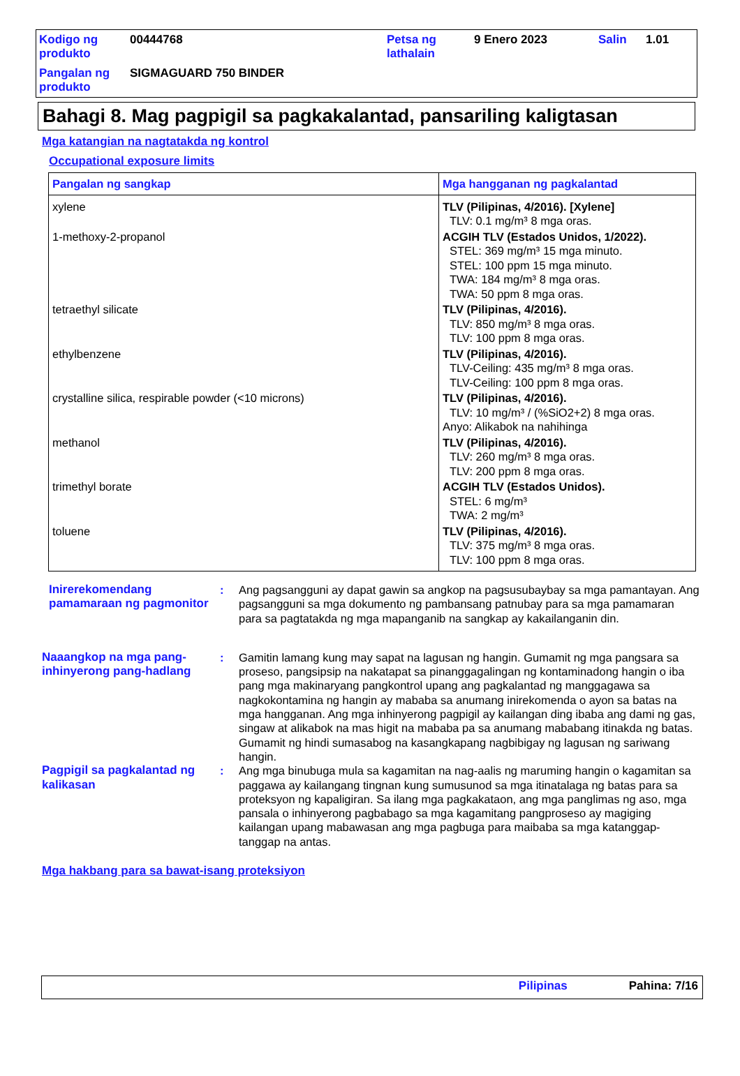| Kodigo ng produkto | 00444768 | Petsa ng lathalain | 9 Enero 2023 | Salin | 1.01 |
| Pangalan ng produkto | SIGMAGUARD 750 BINDER | | | | |
Bahagi 8. Mag pagpigil sa pagkakalantad, pansariling kaligtasan
Mga katangian na nagtatakda ng kontrol
Occupational exposure limits
| Pangalan ng sangkap | Mga hangganan ng pagkalantad |
| --- | --- |
| xylene | TLV (Pilipinas, 4/2016). [Xylene] TLV: 0.1 mg/m³ 8 mga oras. |
| 1-methoxy-2-propanol | ACGIH TLV (Estados Unidos, 1/2022). STEL: 369 mg/m³ 15 mga minuto. STEL: 100 ppm 15 mga minuto. TWA: 184 mg/m³ 8 mga oras. TWA: 50 ppm 8 mga oras. |
| tetraethyl silicate | TLV (Pilipinas, 4/2016). TLV: 850 mg/m³ 8 mga oras. TLV: 100 ppm 8 mga oras. |
| ethylbenzene | TLV (Pilipinas, 4/2016). TLV-Ceiling: 435 mg/m³ 8 mga oras. TLV-Ceiling: 100 ppm 8 mga oras. |
| crystalline silica, respirable powder (<10 microns) | TLV (Pilipinas, 4/2016). TLV: 10 mg/m³ / (%SiO2+2) 8 mga oras. Anyo: Alikabok na nahihinga |
| methanol | TLV (Pilipinas, 4/2016). TLV: 260 mg/m³ 8 mga oras. TLV: 200 ppm 8 mga oras. |
| trimethyl borate | ACGIH TLV (Estados Unidos). STEL: 6 mg/m³ TWA: 2 mg/m³ |
| toluene | TLV (Pilipinas, 4/2016). TLV: 375 mg/m³ 8 mga oras. TLV: 100 ppm 8 mga oras. |
Inirerekomendang pamamaraan ng pagmonitor
: Ang pagsangguni ay dapat gawin sa angkop na pagsusubaybay sa mga pamantayan. Ang pagsangguni sa mga dokumento ng pambansang patnubay para sa mga pamamaran para sa pagtatakda ng mga mapanganib na sangkap ay kakailanganin din.
Naaangkop na mga pang-inhinyerong pang-hadlang
: Gamitin lamang kung may sapat na lagusan ng hangin. Gumamit ng mga pangsara sa proseso, pangsipsip na nakatapat sa pinanggagalingan ng kontaminadong hangin o iba pang mga makinaryang pangkontrol upang ang pagkalantad ng manggagawa sa nagkokontamina ng hangin ay mababa sa anumang inirekomenda o ayon sa batas na mga hangganan. Ang mga inhinyerong pagpigil ay kailangan ding ibaba ang dami ng gas, singaw at alikabok na mas higit na mababa pa sa anumang mababang itinakda ng batas. Gumamit ng hindi sumasabog na kasangkapang nagbibigay ng lagusan ng sariwang hangin.
Pagpigil sa pagkalantad ng kalikasan
: Ang mga binubuga mula sa kagamitan na nag-aalis ng maruming hangin o kagamitan sa paggawa ay kailangang tingnan kung sumusunod sa mga itinatalaga ng batas para sa proteksyon ng kapaligiran. Sa ilang mga pagkakataon, ang mga panglimas ng aso, mga pansala o inhinyerong pagbabago sa mga kagamitang pangproseso ay magiging kailangan upang mabawasan ang mga pagbuga para maibaba sa mga katanggap-tanggap na antas.
Mga hakbang para sa bawat-isang proteksiyon
Pilipinas Pahina: 7/16